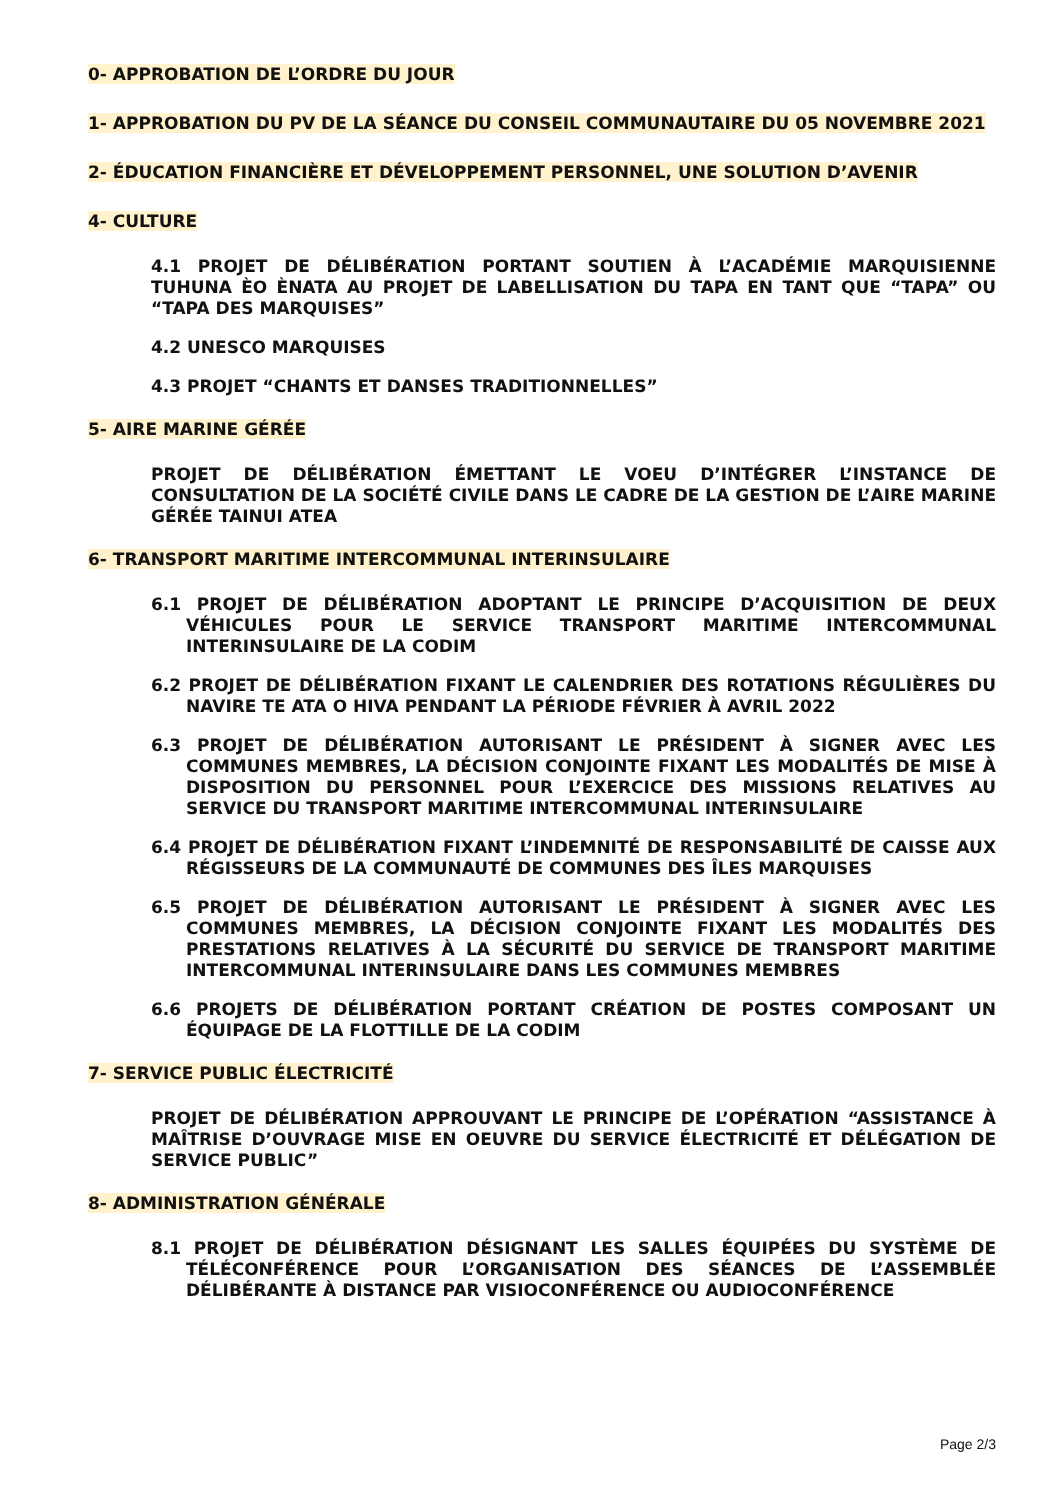0- APPROBATION DE L’ORDRE DU JOUR
1- APPROBATION DU PV DE LA SÉANCE DU CONSEIL COMMUNAUTAIRE DU 05 NOVEMBRE 2021
2- ÉDUCATION FINANCIÈRE ET DÉVELOPPEMENT PERSONNEL, UNE SOLUTION D’AVENIR
4- CULTURE
4.1 PROJET DE DÉLIBÉRATION PORTANT SOUTIEN À L’ACADÉMIE MARQUISIENNE TUHUNA ÈO ÈNATA AU PROJET DE LABELLISATION DU TAPA EN TANT QUE “TAPA” OU “TAPA DES MARQUISES”
4.2 UNESCO MARQUISES
4.3 PROJET “CHANTS ET DANSES TRADITIONNELLES”
5- AIRE MARINE GÉRÉE
PROJET DE DÉLIBÉRATION ÉMETTANT LE VOEU D’INTÉGRER L’INSTANCE DE CONSULTATION DE LA SOCIÉTÉ CIVILE DANS LE CADRE DE LA GESTION DE L’AIRE MARINE GÉRÉE TAINUI ATEA
6- TRANSPORT MARITIME INTERCOMMUNAL INTERINSULAIRE
6.1 PROJET DE DÉLIBÉRATION ADOPTANT LE PRINCIPE D’ACQUISITION DE DEUX VÉHICULES POUR LE SERVICE TRANSPORT MARITIME INTERCOMMUNAL INTERINSULAIRE DE LA CODIM
6.2 PROJET DE DÉLIBÉRATION FIXANT LE CALENDRIER DES ROTATIONS RÉGULIÈRES DU NAVIRE TE ATA O HIVA PENDANT LA PÉRIODE FÉVRIER À AVRIL 2022
6.3 PROJET DE DÉLIBÉRATION AUTORISANT LE PRÉSIDENT À SIGNER AVEC LES COMMUNES MEMBRES, LA DÉCISION CONJOINTE FIXANT LES MODALITÉS DE MISE À DISPOSITION DU PERSONNEL POUR L’EXERCICE DES MISSIONS RELATIVES AU SERVICE DU TRANSPORT MARITIME INTERCOMMUNAL INTERINSULAIRE
6.4 PROJET DE DÉLIBÉRATION FIXANT L’INDEMNITÉ DE RESPONSABILITÉ DE CAISSE AUX RÉGISSEURS DE LA COMMUNAUTÉ DE COMMUNES DES ÎLES MARQUISES
6.5 PROJET DE DÉLIBÉRATION AUTORISANT LE PRÉSIDENT À SIGNER AVEC LES COMMUNES MEMBRES, LA DÉCISION CONJOINTE FIXANT LES MODALITÉS DES PRESTATIONS RELATIVES À LA SÉCURITÉ DU SERVICE DE TRANSPORT MARITIME INTERCOMMUNAL INTERINSULAIRE DANS LES COMMUNES MEMBRES
6.6 PROJETS DE DÉLIBÉRATION PORTANT CRÉATION DE POSTES COMPOSANT UN ÉQUIPAGE DE LA FLOTTILLE DE LA CODIM
7- SERVICE PUBLIC ÉLECTRICITÉ
PROJET DE DÉLIBÉRATION APPROUVANT LE PRINCIPE DE L’OPÉRATION “ASSISTANCE À MAÎTRISE D’OUVRAGE MISE EN OEUVRE DU SERVICE ÉLECTRICITÉ ET DÉLÉGATION DE SERVICE PUBLIC”
8- ADMINISTRATION GÉNÉRALE
8.1 PROJET DE DÉLIBÉRATION DÉSIGNANT LES SALLES ÉQUIPÉES DU SYSTÈME DE TÉLÉCONFÉRENCE POUR L’ORGANISATION DES SÉANCES DE L’ASSEMBLÉE DÉLIBÉRANTE À DISTANCE PAR VISIOCONFÉRENCE OU AUDIOCONFÉRENCE
Page 2/3